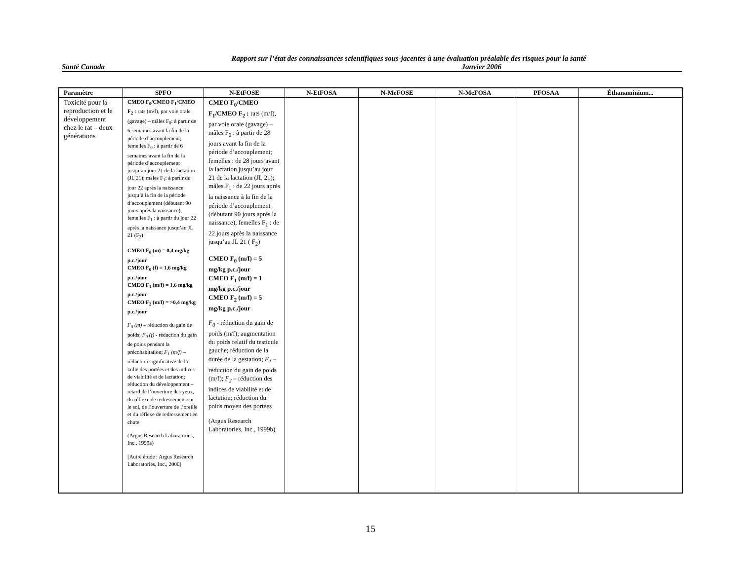Rapport sur l’état des connaissances scientifiques sous-jacentes à une évaluation préalable des risques pour la santé
Santé Canada Janvier 2006
| Paramètre | SPFO | N-EtFOSE | N-EtFOSA | N-MeFOSE | N-MeFOSA | PFOSAA | Éthanaminium... |
| --- | --- | --- | --- | --- | --- | --- | --- |
| Toxicité pour la reproduction et le développement chez le rat – deux générations | CMEO F<sub>0</sub>/CMEO F<sub>1</sub>/CMEO F<sub>2</sub> : rats (m/f), par voie orale (gavage) – mâles F<sub>0</sub>: à partir de 6 semaines avant la fin de la période d’accouplement; femelles F<sub>0</sub> : à partir de 6 semaines avant la fin de la période d’accouplement jusqu’au jour 21 de la lactation (JL 21); mâles F<sub>1</sub>: à partir du jour 22 après la naissance jusqu’à la fin de la période d’accouplement (débutant 90 jours après la naissance); femelles F<sub>1</sub> : à partir du jour 22 après la naissance jusqu’au JL 21 (F<sub>2</sub>) CMEO F<sub>0</sub> (m) = 0,4 mg/kg p.c./jour CMEO F<sub>0</sub> (f) = 1,6 mg/kg p.c./jour CMEO F<sub>1</sub> (m/f) = 1,6 mg/kg p.c./jour CMEO F<sub>2</sub> (m/f) = >0,4 mg/kg p.c./jour F<sub>0</sub> (m) – réduction du gain de poids; F<sub>0</sub> (f) - réduction du gain de poids pendant la précohabitation; F<sub>1</sub> (m/f) – réduction significative de la taille des portées et des indices de viabilité et de lactation; réduction du développement – retard de l’ouverture des yeux, du réflexe de redressement sur le sol, de l’ouverture de l’oreille et du réflexe de redressement en chute (Argus Research Laboratories, Inc., 1999a) [Autre étude : Argus Research Laboratories, Inc., 2000] | CMEO F<sub>0</sub>/CMEO F<sub>1</sub>/CMEO F<sub>2</sub> : rats (m/f), par voie orale (gavage) – mâles F<sub>0</sub> : à partir de 28 jours avant la fin de la période d’accouplement; femelles : de 28 jours avant la lactation jusqu’au jour 21 de la lactation (JL 21); mâles F<sub>1</sub> : de 22 jours après la naissance à la fin de la période d’accouplement (débutant 90 jours après la naissance), femelles F<sub>1</sub> : de 22 jours après la naissance jusqu’au JL 21 ( F<sub>2</sub>) CMEO F<sub>0</sub> (m/f) = 5 mg/kg p.c./jour CMEO F<sub>1</sub> (m/f) = 1 mg/kg p.c./jour CMEO F<sub>2</sub> (m/f) = 5 mg/kg p.c./jour F<sub>0</sub> - réduction du gain de poids (m/f); augmentation du poids relatif du testicule gauche; réduction de la durée de la gestation; F<sub>1</sub> – réduction du gain de poids (m/f); F<sub>2</sub> – réduction des indices de viabilité et de lactation; réduction du poids moyen des portées (Argus Research Laboratories, Inc., 1999b) | | | | | |
15